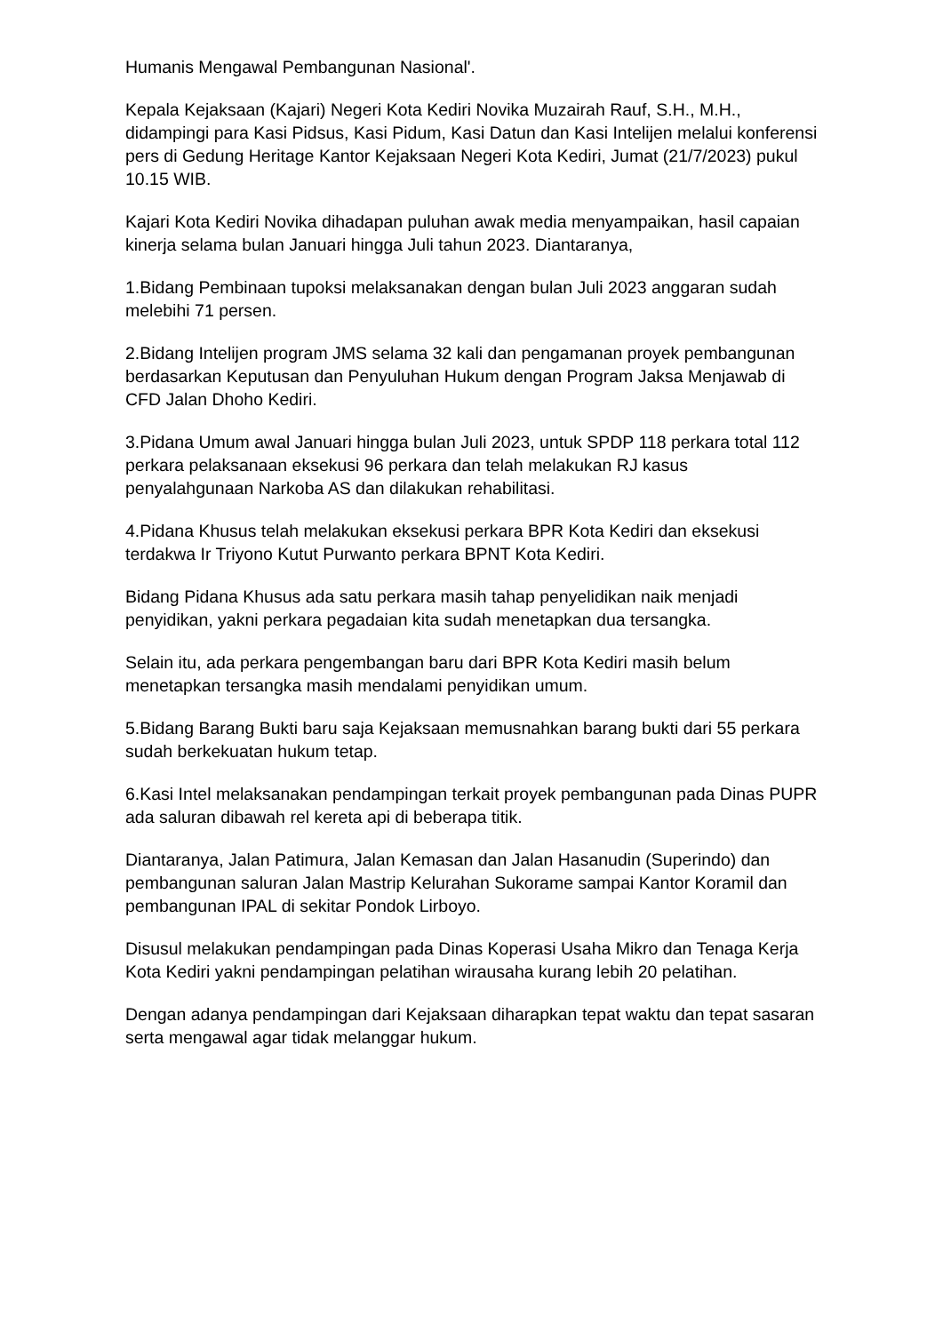Humanis Mengawal Pembangunan Nasional'.
Kepala Kejaksaan (Kajari) Negeri Kota Kediri Novika Muzairah Rauf, S.H., M.H., didampingi para Kasi Pidsus, Kasi Pidum, Kasi Datun dan Kasi Intelijen melalui konferensi pers di Gedung Heritage Kantor Kejaksaan Negeri Kota Kediri, Jumat (21/7/2023) pukul 10.15 WIB.
Kajari Kota Kediri Novika dihadapan puluhan awak media menyampaikan, hasil capaian kinerja selama bulan Januari hingga Juli tahun 2023. Diantaranya,
1.Bidang Pembinaan tupoksi melaksanakan dengan bulan Juli 2023 anggaran sudah melebihi 71 persen.
2.Bidang Intelijen program JMS selama 32 kali dan pengamanan proyek pembangunan berdasarkan Keputusan dan Penyuluhan Hukum dengan Program Jaksa Menjawab di CFD Jalan Dhoho Kediri.
3.Pidana Umum awal Januari hingga bulan Juli 2023, untuk SPDP 118 perkara total 112 perkara pelaksanaan eksekusi 96 perkara dan telah melakukan RJ kasus penyalahgunaan Narkoba AS dan dilakukan rehabilitasi.
4.Pidana Khusus telah melakukan eksekusi perkara BPR Kota Kediri dan eksekusi terdakwa Ir Triyono Kutut Purwanto perkara BPNT Kota Kediri.
Bidang Pidana Khusus ada satu perkara masih tahap penyelidikan naik menjadi penyidikan, yakni perkara pegadaian kita sudah menetapkan dua tersangka.
Selain itu, ada perkara pengembangan baru dari BPR Kota Kediri masih belum menetapkan tersangka masih mendalami penyidikan umum.
5.Bidang Barang Bukti baru saja Kejaksaan memusnahkan barang bukti dari 55 perkara sudah berkekuatan hukum tetap.
6.Kasi Intel melaksanakan pendampingan terkait proyek pembangunan pada Dinas PUPR ada saluran dibawah rel kereta api di beberapa titik.
Diantaranya, Jalan Patimura, Jalan Kemasan dan Jalan Hasanudin (Superindo) dan pembangunan saluran Jalan Mastrip Kelurahan Sukorame sampai Kantor Koramil dan pembangunan IPAL di sekitar Pondok Lirboyo.
Disusul melakukan pendampingan pada Dinas Koperasi Usaha Mikro dan Tenaga Kerja Kota Kediri yakni pendampingan pelatihan wirausaha kurang lebih 20 pelatihan.
Dengan adanya pendampingan dari Kejaksaan diharapkan tepat waktu dan tepat sasaran serta mengawal agar tidak melanggar hukum.